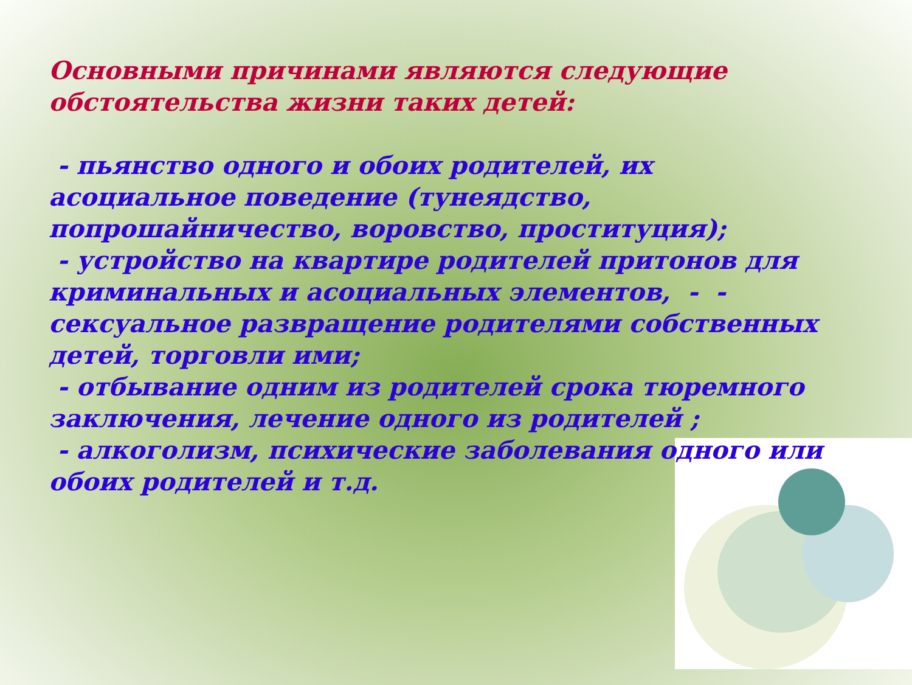Основными причинами являются следующие обстоятельства жизни таких детей:
- пьянство одного и обоих родителей, их асоциальное поведение (тунеядство, попрошайничество, воровство, проституция);
- устройство на квартире родителей притонов для криминальных и асоциальных элементов, - - сексуальное развращение родителями собственных детей, торговли ими;
- отбывание одним из родителей срока тюремного заключения, лечение одного из родителей ;
- алкоголизм, психические заболевания одного или обоих родителей и т.д.